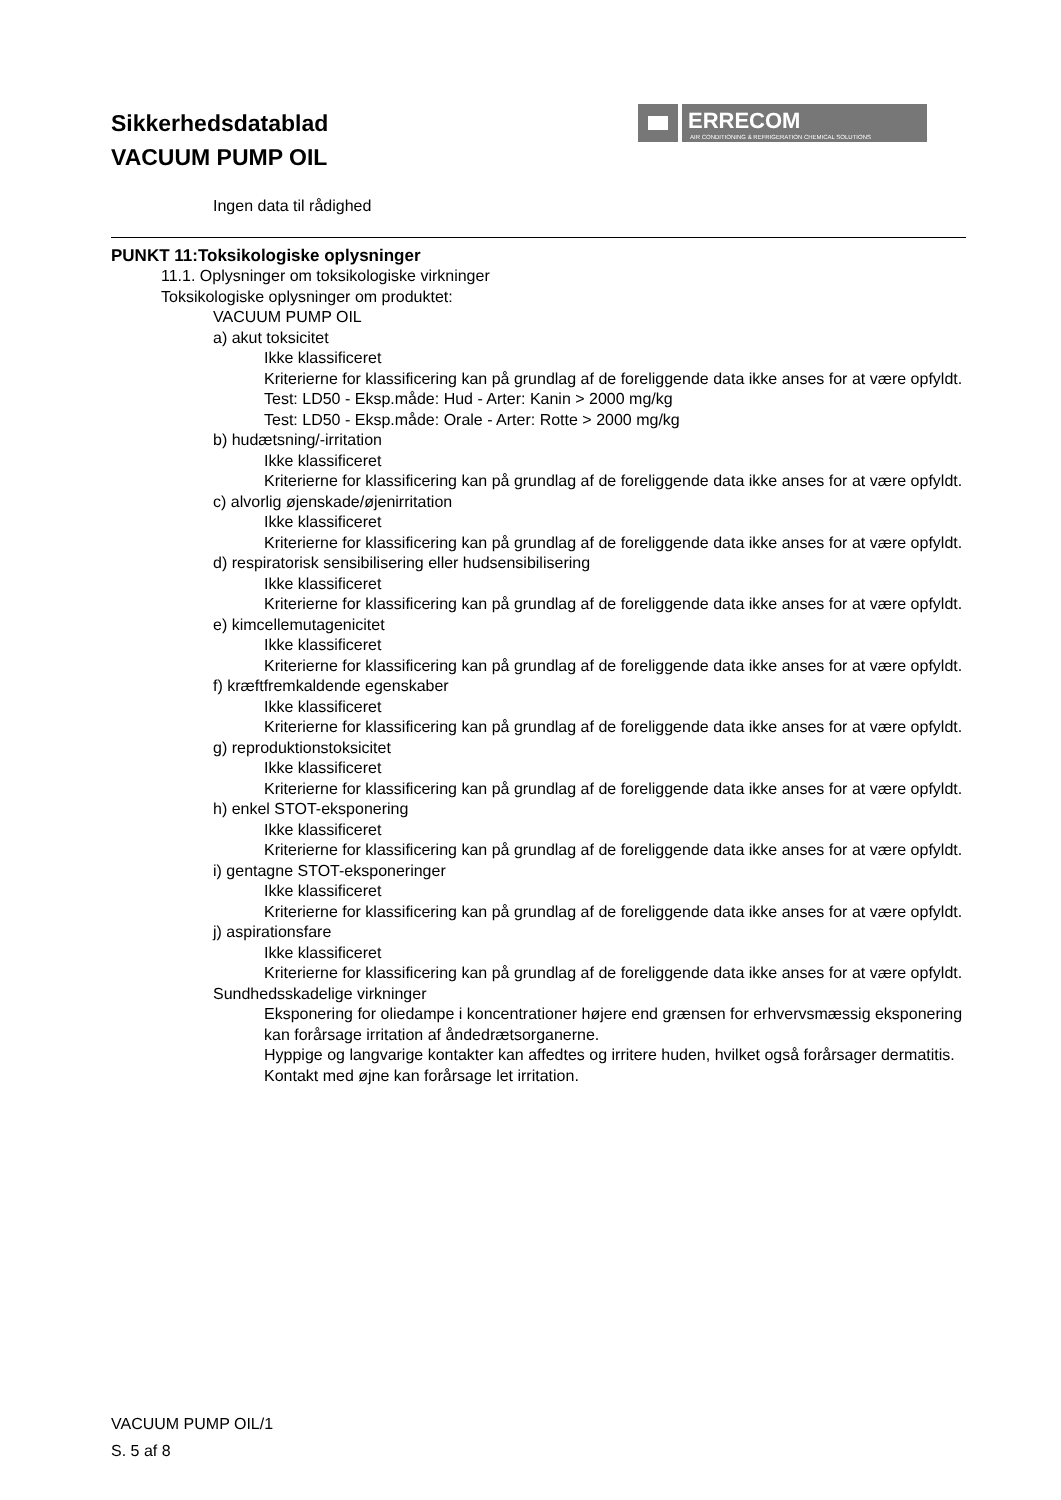Sikkerhedsdatablad
VACUUM PUMP OIL
ERRECOM
AIR CONDITIONING & REFRIGERATION CHEMICAL SOLUTIONS
Ingen data til rådighed
PUNKT 11:Toksikologiske oplysninger
11.1. Oplysninger om toksikologiske virkninger
Toksikologiske oplysninger om produktet:
VACUUM PUMP OIL
a) akut toksicitet
Ikke klassificeret
Kriterierne for klassificering kan på grundlag af de foreliggende data ikke anses for at være opfyldt.
Test: LD50 - Eksp.måde: Hud - Arter: Kanin > 2000 mg/kg
Test: LD50 - Eksp.måde: Orale - Arter: Rotte > 2000 mg/kg
b) hudætsning/-irritation
Ikke klassificeret
Kriterierne for klassificering kan på grundlag af de foreliggende data ikke anses for at være opfyldt.
c) alvorlig øjenskade/øjenirritation
Ikke klassificeret
Kriterierne for klassificering kan på grundlag af de foreliggende data ikke anses for at være opfyldt.
d) respiratorisk sensibilisering eller hudsensibilisering
Ikke klassificeret
Kriterierne for klassificering kan på grundlag af de foreliggende data ikke anses for at være opfyldt.
e) kimcellemutagenicitet
Ikke klassificeret
Kriterierne for klassificering kan på grundlag af de foreliggende data ikke anses for at være opfyldt.
f) kræftfremkaldende egenskaber
Ikke klassificeret
Kriterierne for klassificering kan på grundlag af de foreliggende data ikke anses for at være opfyldt.
g) reproduktionstoksicitet
Ikke klassificeret
Kriterierne for klassificering kan på grundlag af de foreliggende data ikke anses for at være opfyldt.
h) enkel STOT-eksponering
Ikke klassificeret
Kriterierne for klassificering kan på grundlag af de foreliggende data ikke anses for at være opfyldt.
i) gentagne STOT-eksponeringer
Ikke klassificeret
Kriterierne for klassificering kan på grundlag af de foreliggende data ikke anses for at være opfyldt.
j) aspirationsfare
Ikke klassificeret
Kriterierne for klassificering kan på grundlag af de foreliggende data ikke anses for at være opfyldt.
Sundhedsskadelige virkninger
Eksponering for oliedampe i koncentrationer højere end grænsen for erhvervsmæssig eksponering kan forårsage irritation af åndedrætsorganerne.
Hyppige og langvarige kontakter kan affedtes og irritere huden, hvilket også forårsager dermatitis.
Kontakt med øjne kan forårsage let irritation.
VACUUM PUMP OIL/1
S. 5 af 8